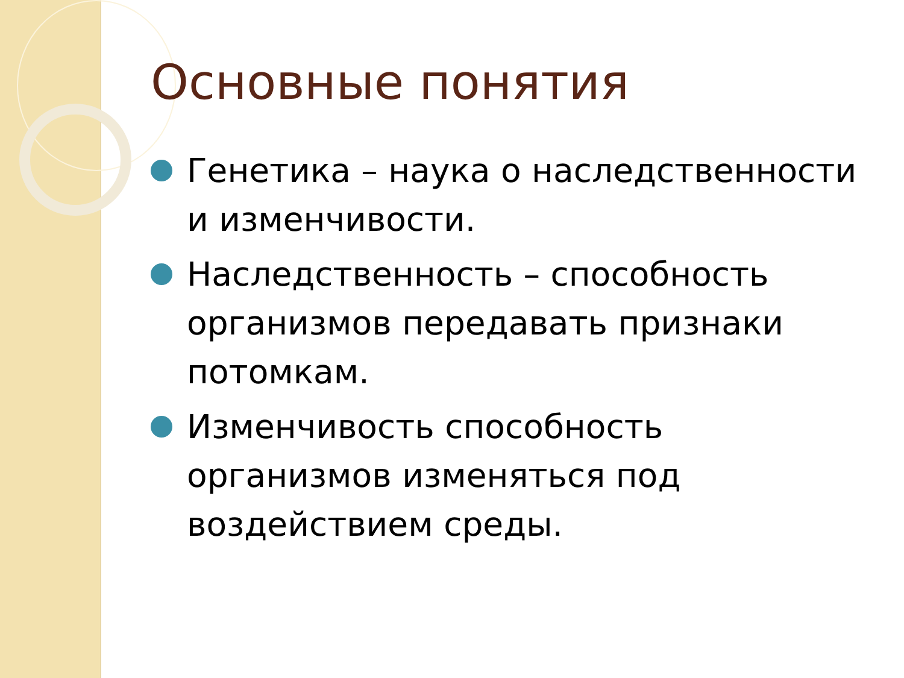Основные понятия
Генетика – наука о наследственности и изменчивости.
Наследственность – способность организмов передавать признаки потомкам.
Изменчивость способность организмов изменяться под воздействием среды.